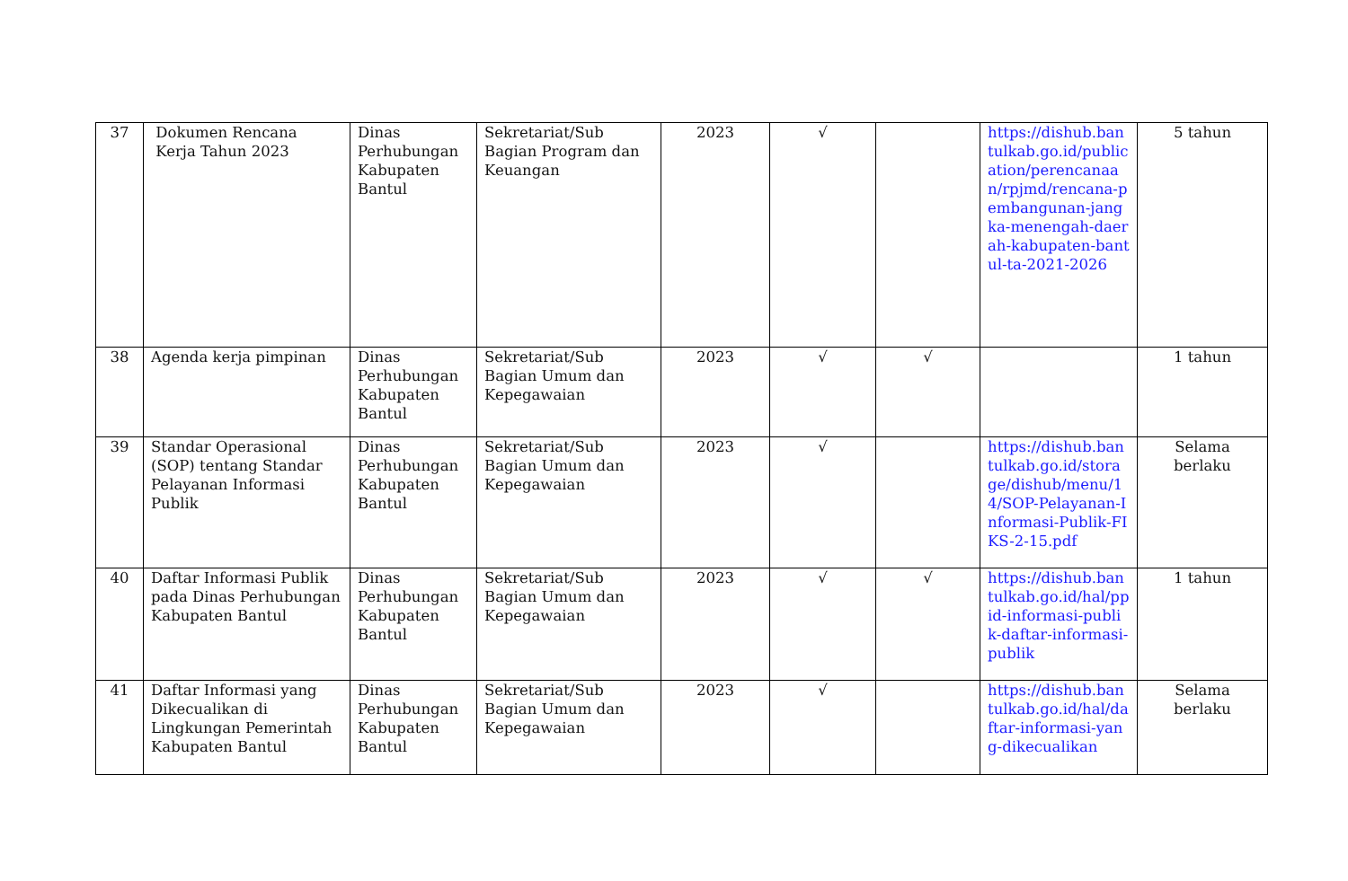| 37 | Dokumen Rencana Kerja Tahun 2023 | Dinas Perhubungan Kabupaten Bantul | Sekretariat/Sub Bagian Program dan Keuangan | 2023 | √ | | https://dishub.bantulkab.go.id/publication/perencanaan/rpjmd/rencana-pembangunan-jangka-menengah-daerah-kabupaten-bantul-ta-2021-2026 | 5 tahun |
| 38 | Agenda kerja pimpinan | Dinas Perhubungan Kabupaten Bantul | Sekretariat/Sub Bagian Umum dan Kepegawaian | 2023 | √ | √ | | 1 tahun |
| 39 | Standar Operasional (SOP) tentang Standar Pelayanan Informasi Publik | Dinas Perhubungan Kabupaten Bantul | Sekretariat/Sub Bagian Umum dan Kepegawaian | 2023 | √ | | https://dishub.bantulkab.go.id/storage/dishub/menu/14/SOP-Pelayanan-Informasi-Publik-FIKS-2-15.pdf | Selama berlaku |
| 40 | Daftar Informasi Publik pada Dinas Perhubungan Kabupaten Bantul | Dinas Perhubungan Kabupaten Bantul | Sekretariat/Sub Bagian Umum dan Kepegawaian | 2023 | √ | √ | https://dishub.bantulkab.go.id/hal/ppid-informasi-publik-daftar-informasi-publik | 1 tahun |
| 41 | Daftar Informasi yang Dikecualikan di Lingkungan Pemerintah Kabupaten Bantul | Dinas Perhubungan Kabupaten Bantul | Sekretariat/Sub Bagian Umum dan Kepegawaian | 2023 | √ | | https://dishub.bantulkab.go.id/hal/daftar-informasi-yang-dikecualikan | Selama berlaku |